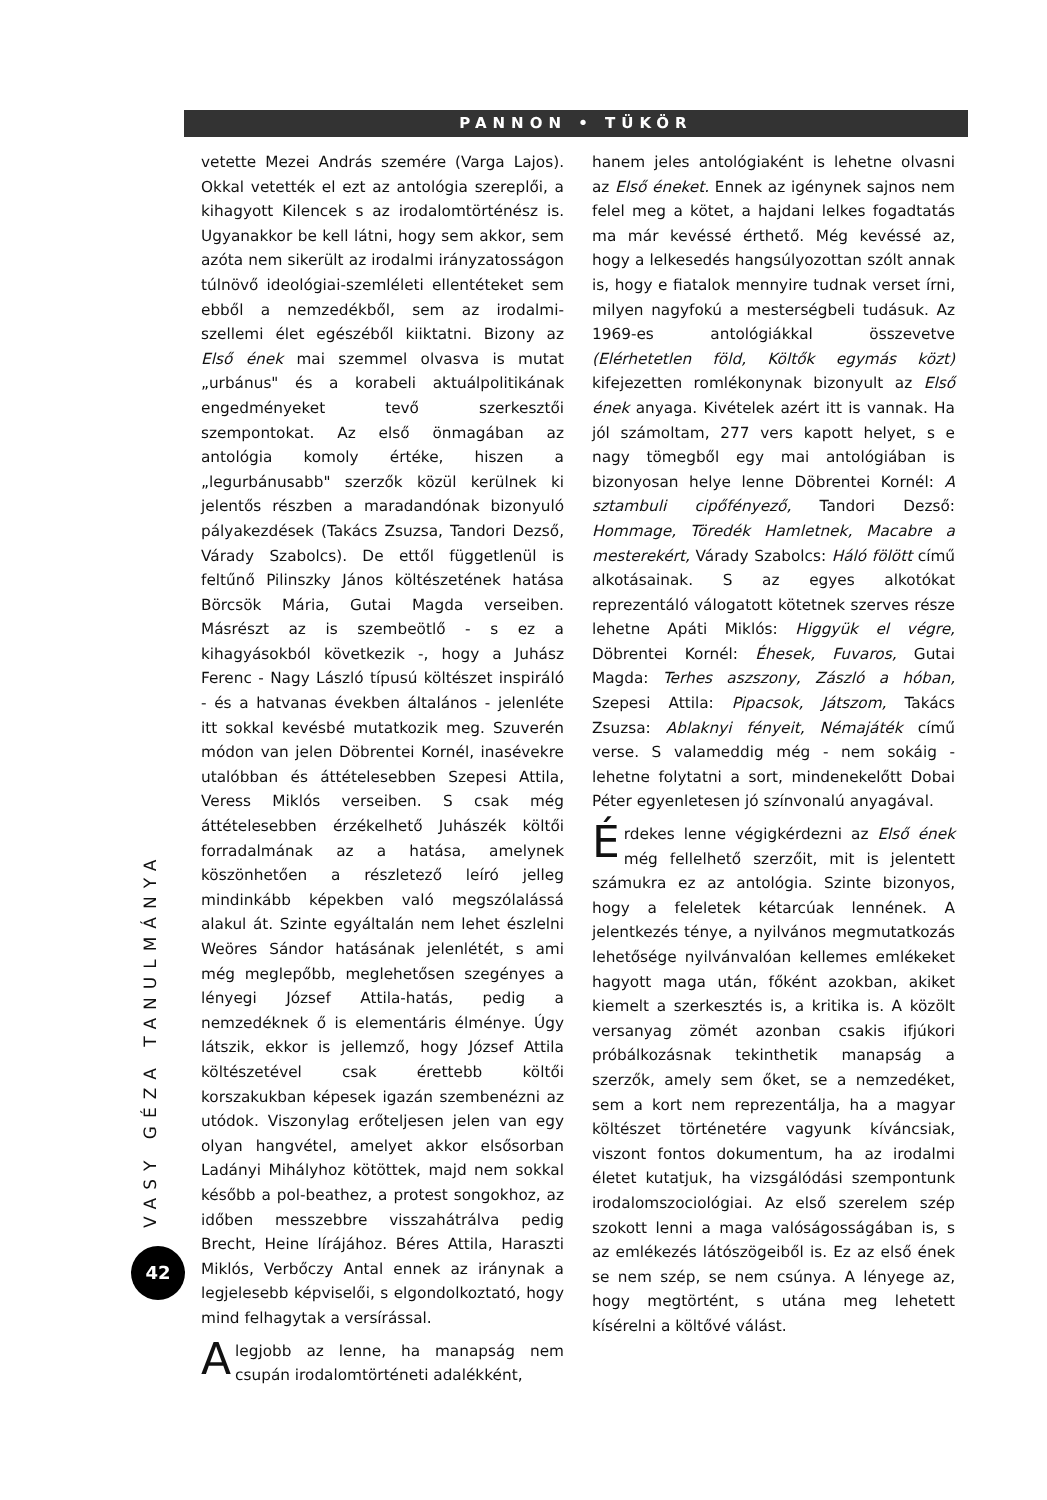PANNON • TÜKÖR
VASY GÉZA TANULMÁNYA
42
vetette Mezei András szemére (Varga Lajos). Okkal vetették el ezt az antológia szereplői, a kihagyott Kilencek s az irodalomtörténész is. Ugyanakkor be kell látni, hogy sem akkor, sem azóta nem sikerült az irodalmi irányzatosságon túlnövő ideológiai-szemléleti ellentéteket sem ebből a nemzedékből, sem az irodalmi-szellemi élet egészéből kiiktatni. Bizony az Első ének mai szemmel olvasva is mutat „urbánus" és a korabeli aktuálpolitikának engedményeket tevő szerkesztői szempontokat. Az első önmagában az antológia komoly értéke, hiszen a „legurbánusabb" szerzők közül kerülnek ki jelentős részben a maradandónak bizonyuló pályakezdések (Takács Zsuzsa, Tandori Dezső, Várady Szabolcs). De ettől függetlenül is feltűnő Pilinszky János költészetének hatása Börcsök Mária, Gutai Magda verseiben. Másrészt az is szembeötlő - s ez a kihagyásokból következik -, hogy a Juhász Ferenc - Nagy László típusú költészet inspiráló - és a hatvanas években általános - jelenléte itt sokkal kevésbé mutatkozik meg. Szuverén módon van jelen Döbrentei Kornél, inasévekre utalóbban és áttételesebben Szepesi Attila, Veress Miklós verseiben. S csak még áttételesebben érzékelhető Juhászék költői forradalmának az a hatása, amelynek köszönhetően a részletező leíró jelleg mindinkább képekben való megszólalássá alakul át. Szinte egyáltalán nem lehet észlelni Weöres Sándor hatásának jelenlétét, s ami még meglepőbb, meglehetősen szegényes a lényegi József Attila-hatás, pedig a nemzedéknek ő is elementáris élménye. Úgy látszik, ekkor is jellemző, hogy József Attila költészetével csak érettebb költői korszakukban képesek igazán szembenézni az utódok. Viszonylag erőteljesen jelen van egy olyan hangvétel, amelyet akkor elsősorban Ladányi Mihályhoz kötöttek, majd nem sokkal később a pol-beathez, a protest songokhoz, az időben messzebbre visszahátrálva pedig Brecht, Heine lírájához. Béres Attila, Haraszti Miklós, Verbőczy Antal ennek az iránynak a legjelesebb képviselői, s elgondolkoztató, hogy mind felhagytak a versírással.
Alegjobb az lenne, ha manapság nem csupán irodalomtörténeti adalékként,
hanem jeles antológiaként is lehetne olvasni az Első éneket. Ennek az igénynek sajnos nem felel meg a kötet, a hajdani lelkes fogadtatás ma már kevéssé érthető. Még kevéssé az, hogy a lelkesedés hangsúlyozottan szólt annak is, hogy e fiatalok mennyire tudnak verset írni, milyen nagyfokú a mesterségbeli tudásuk. Az 1969-es antológiákkal összevetve (Elérhetetlen föld, Költők egymás közt) kifejezetten romlékonynak bizonyult az Első ének anyaga. Kivételek azért itt is vannak. Ha jól számoltam, 277 vers kapott helyet, s e nagy tömegből egy mai antológiában is bizonyosan helye lenne Döbrentei Kornél: A sztambuli cipőfényező, Tandori Dezső: Hommage, Töredék Hamletnek, Macabre a mesterekért, Várady Szabolcs: Háló fölött című alkotásainak. S az egyes alkotókat reprezentáló válogatott kötetnek szerves része lehetne Apáti Miklós: Higgyük el végre, Döbrentei Kornél: Éhesek, Fuvaros, Gutai Magda: Terhes aszszony, Zászló a hóban, Szepesi Attila: Pipacsok, Játszom, Takács Zsuzsa: Ablaknyi fényeit, Némajáték című verse. S valameddig még - nem sokáig - lehetne folytatni a sort, mindenekelőtt Dobai Péter egyenletesen jó színvonalú anyagával.
Érdekes lenne végigkérdezni az Első ének még fellelhető szerzőit, mit is jelentett számukra ez az antológia. Szinte bizonyos, hogy a feleletek kétarcúak lennének. A jelentkezés ténye, a nyilvános megmutatkozás lehetősége nyilvánvalóan kellemes emlékeket hagyott maga után, főként azokban, akiket kiemelt a szerkesztés is, a kritika is. A közölt versanyag zömét azonban csakis ifjúkori próbálkozásnak tekinthetik manapság a szerzők, amely sem őket, se a nemzedéket, sem a kort nem reprezentálja, ha a magyar költészet történetére vagyunk kíváncsiak, viszont fontos dokumentum, ha az irodalmi életet kutatjuk, ha vizsgálódási szempontunk irodalomszociológiai. Az első szerelem szép szokott lenni a maga valóságosságában is, s az emlékezés látószögeiből is. Ez az első ének se nem szép, se nem csúnya. A lényege az, hogy megtörtént, s utána meg lehetett kísérelni a költővé válást.